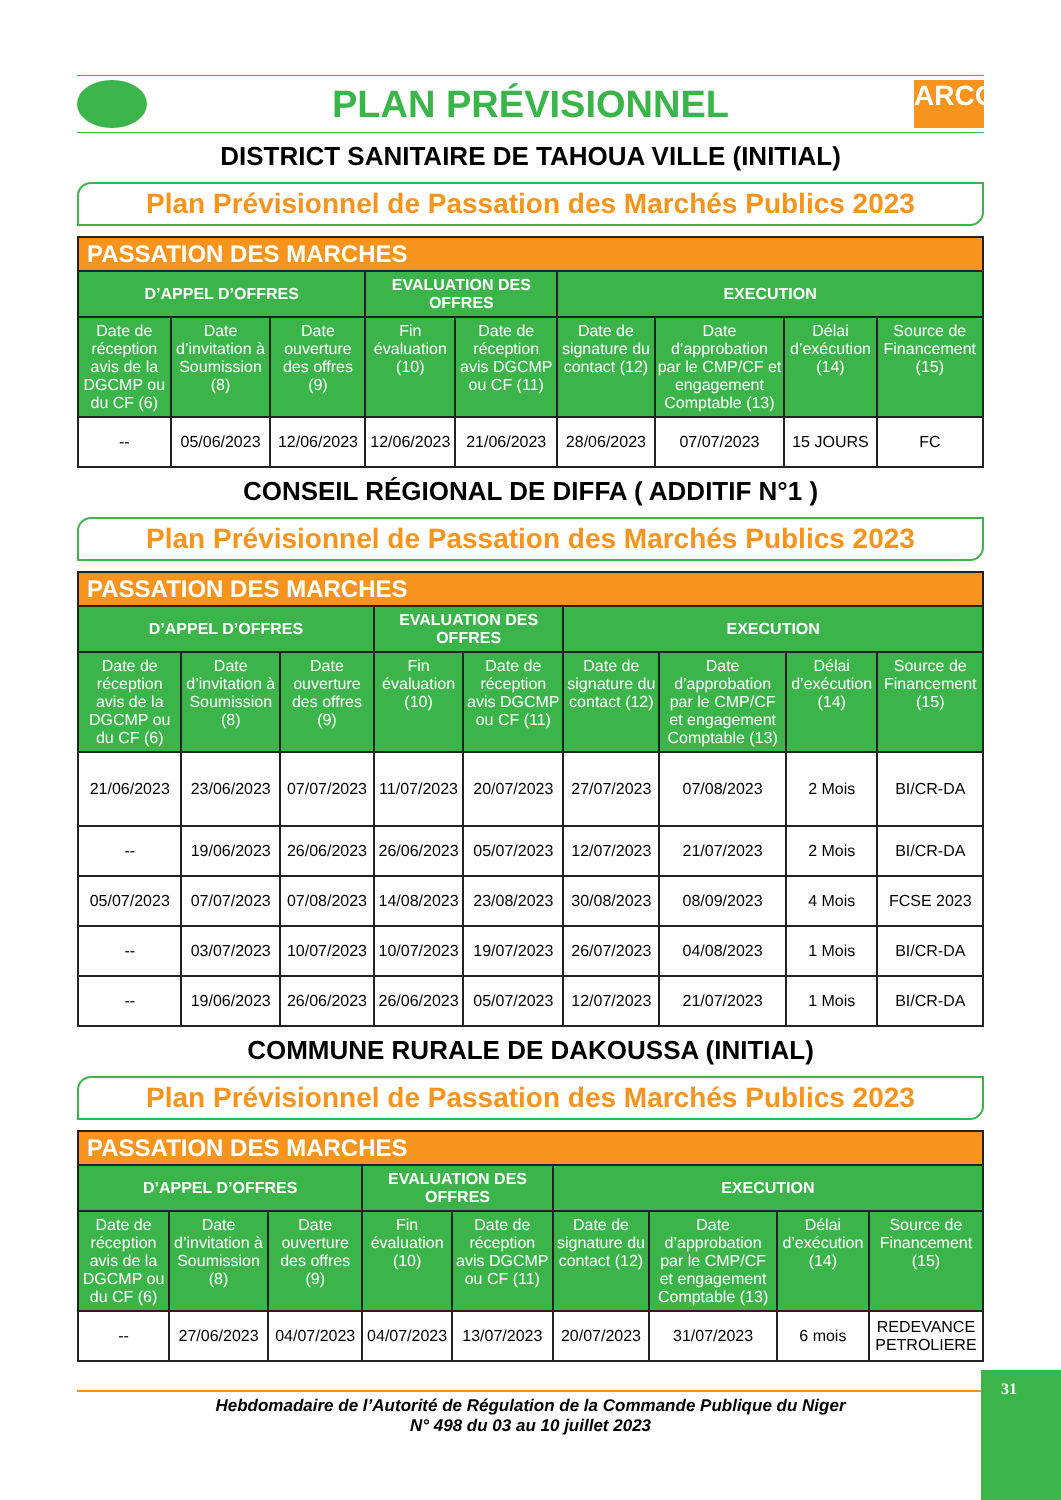PLAN PRÉVISIONNEL
ARCOP
DISTRICT SANITAIRE DE TAHOUA VILLE (INITIAL)
Plan Prévisionnel de Passation des Marchés Publics 2023
| PASSATION DES MARCHES | | | | | | | | |
| --- | --- | --- | --- | --- | --- | --- | --- | --- |
| D’APPEL D’OFFRES | | | EVALUATION DES OFFRES | | EXECUTION | | | |
| Date de réception avis de la DGCMP ou du CF (6) | Date d’invitation à Soumission (8) | Date ouverture des offres (9) | Fin évaluation (10) | Date de réception avis DGCMP ou CF (11) | Date de signature du contact (12) | Date d’approbation par le CMP/CF et engagement Comptable (13) | Délai d’exécution (14) | Source de Financement (15) |
| -- | 05/06/2023 | 12/06/2023 | 12/06/2023 | 21/06/2023 | 28/06/2023 | 07/07/2023 | 15 JOURS | FC |
CONSEIL RÉGIONAL DE DIFFA ( ADDITIF N°1 )
Plan Prévisionnel de Passation des Marchés Publics 2023
| PASSATION DES MARCHES | | | | | | | | |
| --- | --- | --- | --- | --- | --- | --- | --- | --- |
| D’APPEL D’OFFRES | | | EVALUATION DES OFFRES | | EXECUTION | | | |
| Date de réception avis de la DGCMP ou du CF (6) | Date d’invitation à Soumission (8) | Date ouverture des offres (9) | Fin évaluation (10) | Date de réception avis DGCMP ou CF (11) | Date de signature du contact (12) | Date d’approbation par le CMP/CF et engagement Comptable (13) | Délai d’exécution (14) | Source de Financement (15) |
| 21/06/2023 | 23/06/2023 | 07/07/2023 | 11/07/2023 | 20/07/2023 | 27/07/2023 | 07/08/2023 | 2 Mois | BI/CR-DA |
| -- | 19/06/2023 | 26/06/2023 | 26/06/2023 | 05/07/2023 | 12/07/2023 | 21/07/2023 | 2 Mois | BI/CR-DA |
| 05/07/2023 | 07/07/2023 | 07/08/2023 | 14/08/2023 | 23/08/2023 | 30/08/2023 | 08/09/2023 | 4 Mois | FCSE 2023 |
| -- | 03/07/2023 | 10/07/2023 | 10/07/2023 | 19/07/2023 | 26/07/2023 | 04/08/2023 | 1 Mois | BI/CR-DA |
| -- | 19/06/2023 | 26/06/2023 | 26/06/2023 | 05/07/2023 | 12/07/2023 | 21/07/2023 | 1 Mois | BI/CR-DA |
COMMUNE RURALE DE DAKOUSSA (INITIAL)
Plan Prévisionnel de Passation des Marchés Publics 2023
| PASSATION DES MARCHES | | | | | | | | |
| --- | --- | --- | --- | --- | --- | --- | --- | --- |
| D’APPEL D’OFFRES | | | EVALUATION DES OFFRES | | EXECUTION | | | |
| Date de réception avis de la DGCMP ou du CF (6) | Date d’invitation à Soumission (8) | Date ouverture des offres (9) | Fin évaluation (10) | Date de réception avis DGCMP ou CF (11) | Date de signature du contact (12) | Date d’approbation par le CMP/CF et engagement Comptable (13) | Délai d’exécution (14) | Source de Financement (15) |
| -- | 27/06/2023 | 04/07/2023 | 04/07/2023 | 13/07/2023 | 20/07/2023 | 31/07/2023 | 6 mois | REDEVANCE PETROLIERE |
Hebdomadaire de l’Autorité de Régulation de la Commande Publique du Niger
N° 498 du 03 au 10 juillet 2023
31